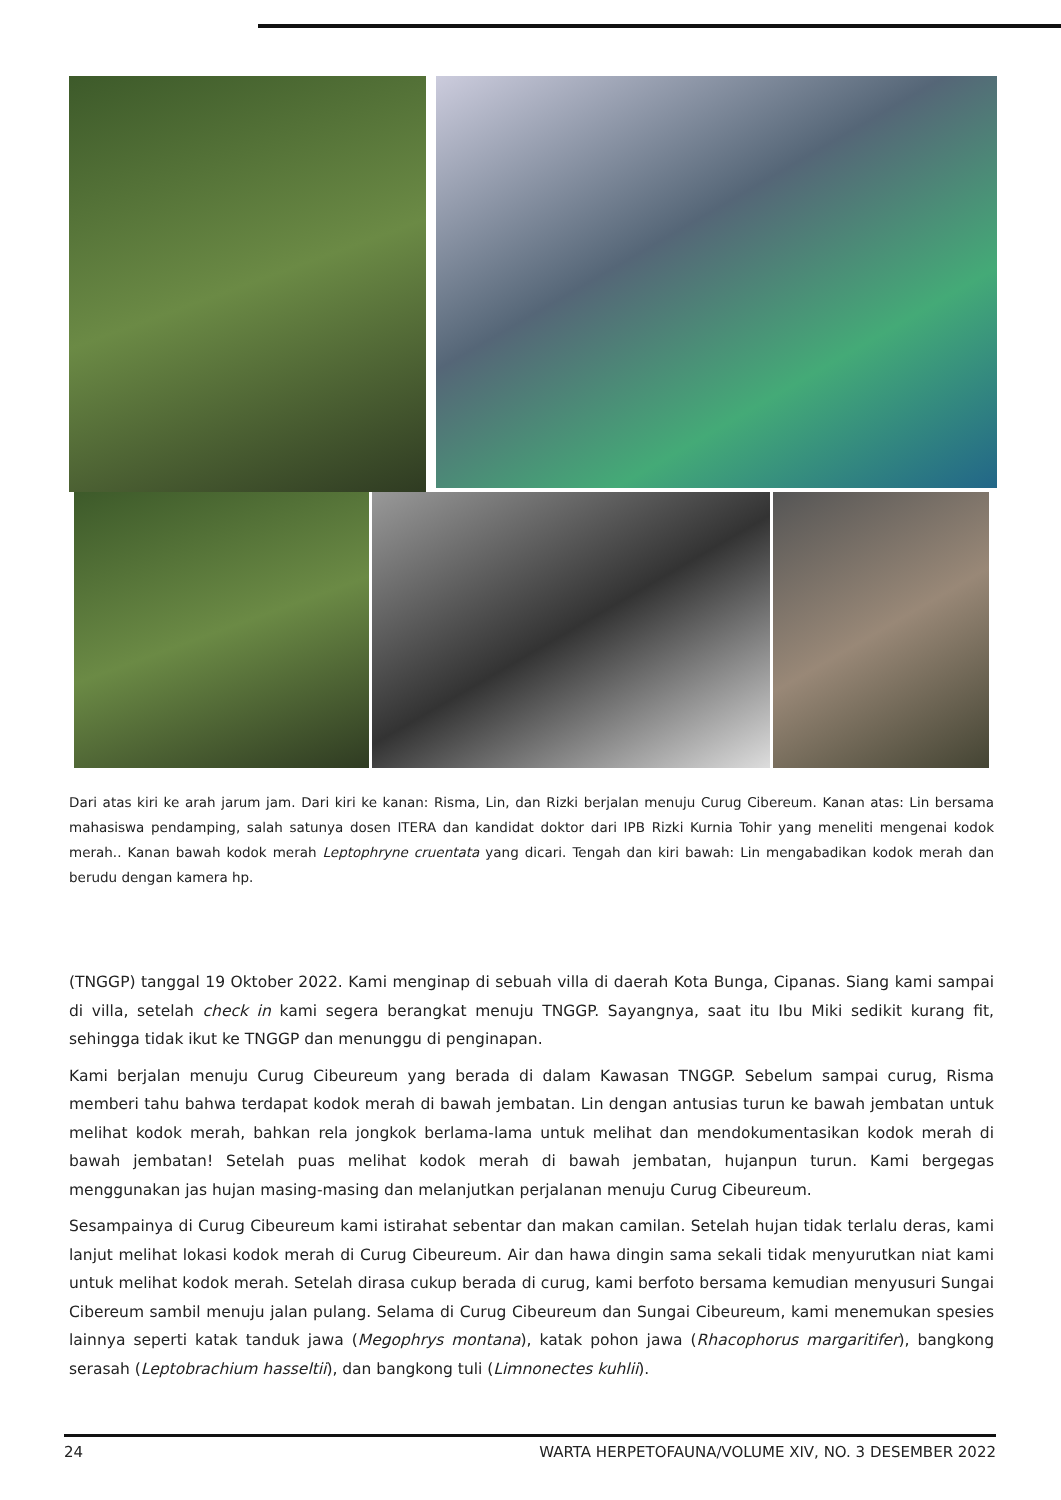Dari atas kiri ke arah jarum jam. Dari kiri ke kanan: Risma, Lin, dan Rizki berjalan menuju Curug Cibereum. Kanan atas: Lin bersama mahasiswa pendamping, salah satunya dosen ITERA dan kandidat doktor dari IPB Rizki Kurnia Tohir yang meneliti mengenai kodok merah.. Kanan bawah kodok merah Leptophryne cruentata yang dicari. Tengah dan kiri bawah: Lin mengabadikan kodok merah dan berudu dengan kamera hp.
(TNGGP) tanggal 19 Oktober 2022. Kami menginap di sebuah villa di daerah Kota Bunga, Cipanas. Siang kami sampai di villa, setelah check in kami segera berangkat menuju TNGGP. Sayangnya, saat itu Ibu Miki sedikit kurang fit, sehingga tidak ikut ke TNGGP dan menunggu di penginapan.
Kami berjalan menuju Curug Cibeureum yang berada di dalam Kawasan TNGGP. Sebelum sampai curug, Risma memberi tahu bahwa terdapat kodok merah di bawah jembatan. Lin dengan antusias turun ke bawah jembatan untuk melihat kodok merah, bahkan rela jongkok berlama-lama untuk melihat dan mendokumentasikan kodok merah di bawah jembatan! Setelah puas melihat kodok merah di bawah jembatan, hujanpun turun. Kami bergegas menggunakan jas hujan masing-masing dan melanjutkan perjalanan menuju Curug Cibeureum.
Sesampainya di Curug Cibeureum kami istirahat sebentar dan makan camilan. Setelah hujan tidak terlalu deras, kami lanjut melihat lokasi kodok merah di Curug Cibeureum. Air dan hawa dingin sama sekali tidak menyurutkan niat kami untuk melihat kodok merah. Setelah dirasa cukup berada di curug, kami berfoto bersama kemudian menyusuri Sungai Cibereum sambil menuju jalan pulang. Selama di Curug Cibeureum dan Sungai Cibeureum, kami menemukan spesies lainnya seperti katak tanduk jawa (Megophrys montana), katak pohon jawa (Rhacophorus margaritifer), bangkong serasah (Leptobrachium hasseltii), dan bangkong tuli (Limnonectes kuhlii).
24 WARTA HERPETOFAUNA/VOLUME XIV, NO. 3 DESEMBER 2022